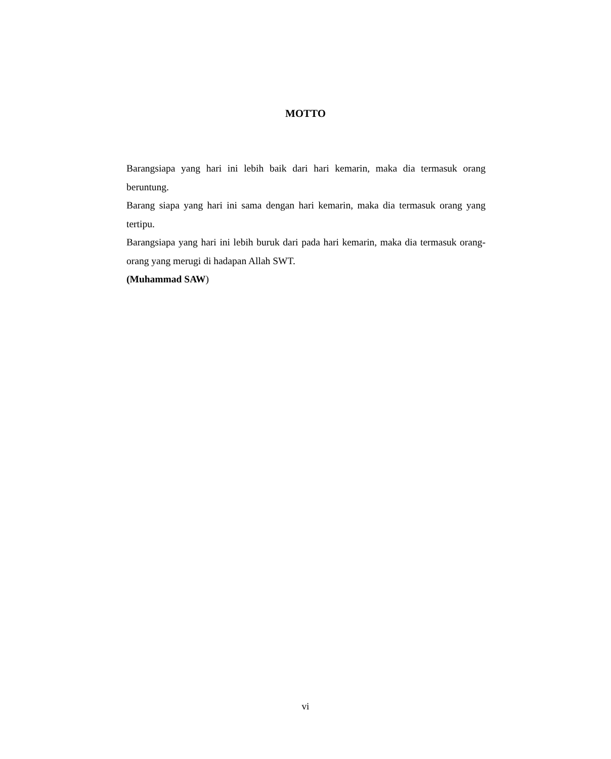MOTTO
Barangsiapa yang hari ini lebih baik dari hari kemarin, maka dia termasuk orang beruntung.
Barang siapa yang hari ini sama dengan hari kemarin, maka dia termasuk orang yang tertipu.
Barangsiapa yang hari ini lebih buruk dari pada hari kemarin, maka dia termasuk orang-orang yang merugi di hadapan Allah SWT.
(Muhammad SAW)
vi